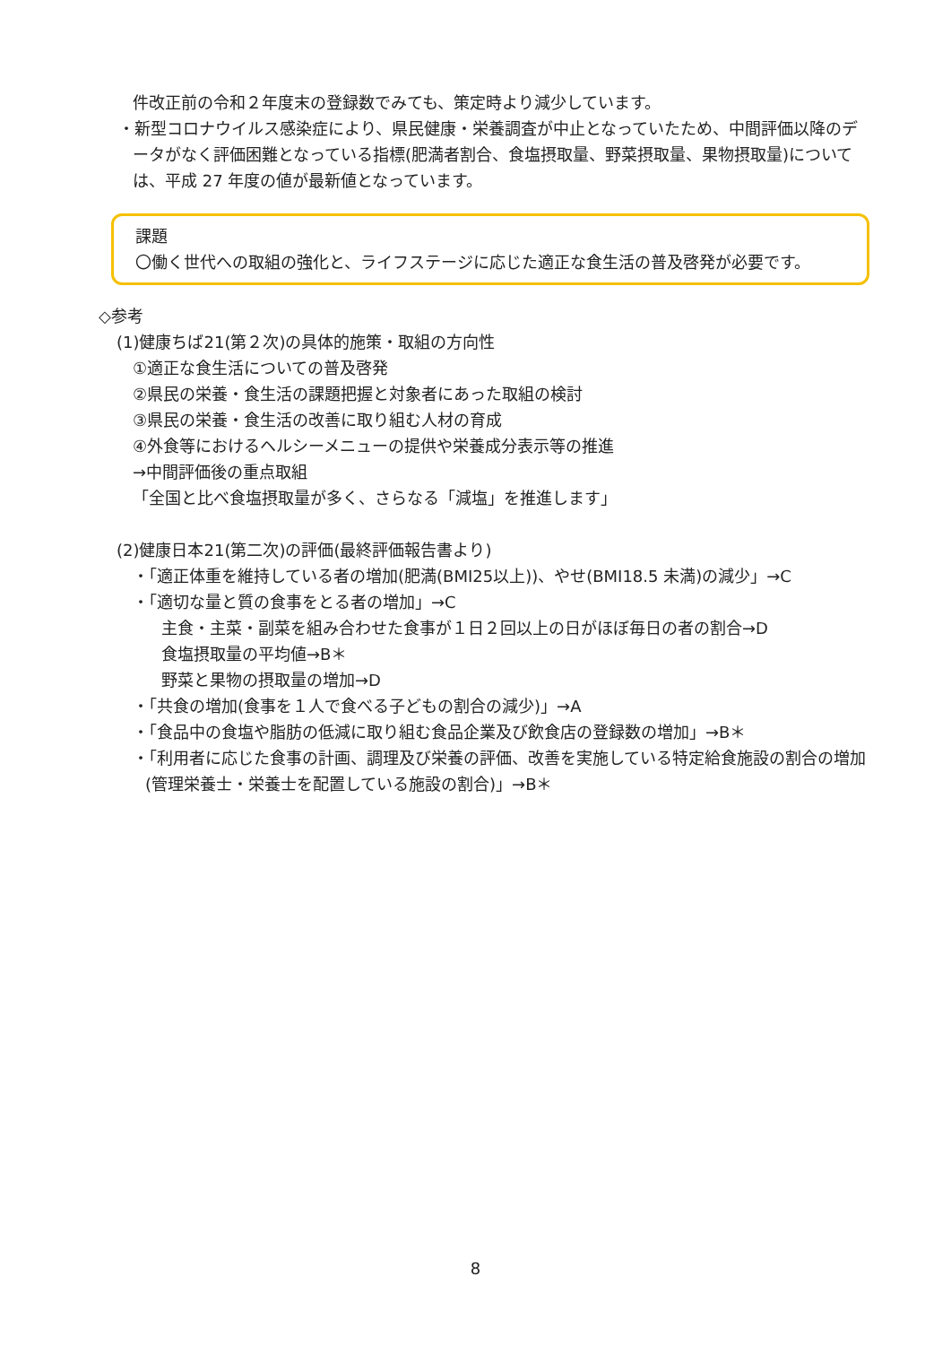件改正前の令和２年度末の登録数でみても、策定時より減少しています。
・新型コロナウイルス感染症により、県民健康・栄養調査が中止となっていたため、中間評価以降のデータがなく評価困難となっている指標(肥満者割合、食塩摂取量、野菜摂取量、果物摂取量)については、平成 27 年度の値が最新値となっています。
課題
〇働く世代への取組の強化と、ライフステージに応じた適正な食生活の普及啓発が必要です。
◇参考
(1)健康ちば21(第２次)の具体的施策・取組の方向性
①適正な食生活についての普及啓発
②県民の栄養・食生活の課題把握と対象者にあった取組の検討
③県民の栄養・食生活の改善に取り組む人材の育成
④外食等におけるヘルシーメニューの提供や栄養成分表示等の推進
→中間評価後の重点取組
「全国と比べ食塩摂取量が多く、さらなる「減塩」を推進します」
(2)健康日本21(第二次)の評価(最終評価報告書より)
・「適正体重を維持している者の増加(肥満(BMI25以上))、やせ(BMI18.5 未満)の減少」→C
・「適切な量と質の食事をとる者の増加」→C
主食・主菜・副菜を組み合わせた食事が１日２回以上の日がほぼ毎日の者の割合→D
食塩摂取量の平均値→B＊
野菜と果物の摂取量の増加→D
・「共食の増加(食事を１人で食べる子どもの割合の減少)」→A
・「食品中の食塩や脂肪の低減に取り組む食品企業及び飲食店の登録数の増加」→B＊
・「利用者に応じた食事の計画、調理及び栄養の評価、改善を実施している特定給食施設の割合の増加(管理栄養士・栄養士を配置している施設の割合)」→B＊
8